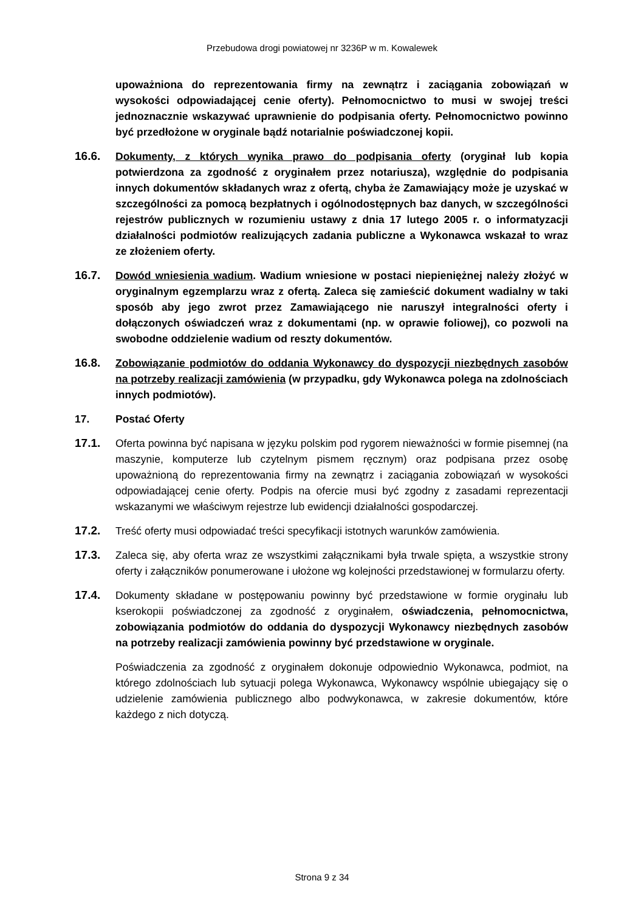Przebudowa drogi powiatowej nr 3236P w m. Kowalewek
upoważniona do reprezentowania firmy na zewnątrz i zaciągania zobowiązań w wysokości odpowiadającej cenie oferty). Pełnomocnictwo to musi w swojej treści jednoznacznie wskazywać uprawnienie do podpisania oferty. Pełnomocnictwo powinno być przedłożone w oryginale bądź notarialnie poświadczonej kopii.
16.6. Dokumenty, z których wynika prawo do podpisania oferty (oryginał lub kopia potwierdzona za zgodność z oryginałem przez notariusza), względnie do podpisania innych dokumentów składanych wraz z ofertą, chyba że Zamawiający może je uzyskać w szczególności za pomocą bezpłatnych i ogólnodostępnych baz danych, w szczególności rejestrów publicznych w rozumieniu ustawy z dnia 17 lutego 2005 r. o informatyzacji działalności podmiotów realizujących zadania publiczne a Wykonawca wskazał to wraz ze złożeniem oferty.
16.7. Dowód wniesienia wadium. Wadium wniesione w postaci niepieniężnej należy złożyć w oryginalnym egzemplarzu wraz z ofertą. Zaleca się zamieścić dokument wadialny w taki sposób aby jego zwrot przez Zamawiającego nie naruszył integralności oferty i dołączonych oświadczeń wraz z dokumentami (np. w oprawie foliowej), co pozwoli na swobodne oddzielenie wadium od reszty dokumentów.
16.8. Zobowiązanie podmiotów do oddania Wykonawcy do dyspozycji niezbędnych zasobów na potrzeby realizacji zamówienia (w przypadku, gdy Wykonawca polega na zdolnościach innych podmiotów).
17. Postać Oferty
17.1. Oferta powinna być napisana w języku polskim pod rygorem nieważności w formie pisemnej (na maszynie, komputerze lub czytelnym pismem ręcznym) oraz podpisana przez osobę upoważnioną do reprezentowania firmy na zewnątrz i zaciągania zobowiązań w wysokości odpowiadającej cenie oferty. Podpis na ofercie musi być zgodny z zasadami reprezentacji wskazanymi we właściwym rejestrze lub ewidencji działalności gospodarczej.
17.2. Treść oferty musi odpowiadać treści specyfikacji istotnych warunków zamówienia.
17.3. Zaleca się, aby oferta wraz ze wszystkimi załącznikami była trwale spięta, a wszystkie strony oferty i załączników ponumerowane i ułożone wg kolejności przedstawionej w formularzu oferty.
17.4. Dokumenty składane w postępowaniu powinny być przedstawione w formie oryginału lub kserokopii poświadczonej za zgodność z oryginałem, oświadczenia, pełnomocnictwa, zobowiązania podmiotów do oddania do dyspozycji Wykonawcy niezbędnych zasobów na potrzeby realizacji zamówienia powinny być przedstawione w oryginale.
Poświadczenia za zgodność z oryginałem dokonuje odpowiednio Wykonawca, podmiot, na którego zdolnościach lub sytuacji polega Wykonawca, Wykonawcy wspólnie ubiegający się o udzielenie zamówienia publicznego albo podwykonawca, w zakresie dokumentów, które każdego z nich dotyczą.
Strona 9 z 34